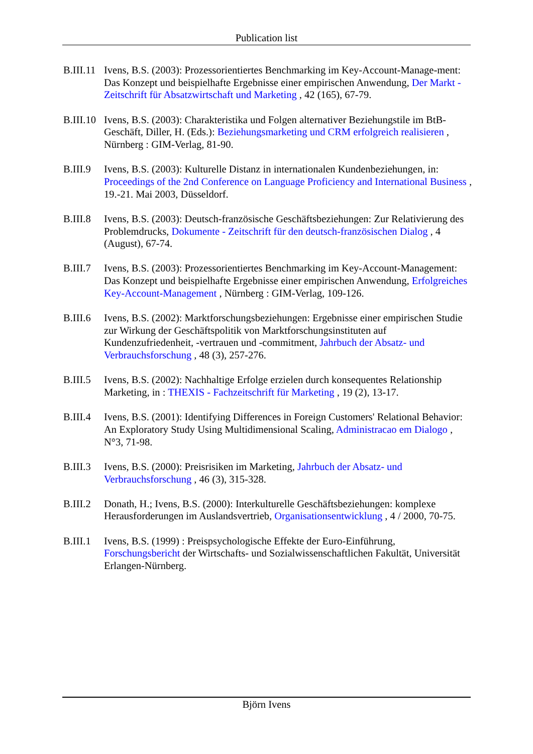Publication list
B.III.11
Ivens, B.S. (2003): Prozessorientiertes Benchmarking im Key-Account-Manage-ment: Das Konzept und beispielhafte Ergebnisse einer empirischen Anwendung, Der Markt - Zeitschrift für Absatzwirtschaft und Marketing , 42 (165), 67-79.
B.III.10
Ivens, B.S. (2003): Charakteristika und Folgen alternativer Beziehungstile im BtB-Geschäft, Diller, H. (Eds.): Beziehungsmarketing und CRM erfolgreich realisieren , Nürnberg : GIM-Verlag, 81-90.
B.III.9
Ivens, B.S. (2003): Kulturelle Distanz in internationalen Kundenbeziehungen, in: Proceedings of the 2nd Conference on Language Proficiency and International Business , 19.-21. Mai 2003, Düsseldorf.
B.III.8
Ivens, B.S. (2003): Deutsch-französische Geschäftsbeziehungen: Zur Relativierung des Problemdrucks, Dokumente - Zeitschrift für den deutsch-französischen Dialog , 4 (August), 67-74.
B.III.7
Ivens, B.S. (2003): Prozessorientiertes Benchmarking im Key-Account-Management: Das Konzept und beispielhafte Ergebnisse einer empirischen Anwendung, Erfolgreiches Key-Account-Management , Nürnberg : GIM-Verlag, 109-126.
B.III.6
Ivens, B.S. (2002): Marktforschungsbeziehungen: Ergebnisse einer empirischen Studie zur Wirkung der Geschäftspolitik von Marktforschungsinstituten auf Kundenzufriedenheit, -vertrauen und -commitment, Jahrbuch der Absatz- und Verbrauchsforschung , 48 (3), 257-276.
B.III.5
Ivens, B.S. (2002): Nachhaltige Erfolge erzielen durch konsequentes Relationship Marketing, in : THEXIS - Fachzeitschrift für Marketing , 19 (2), 13-17.
B.III.4
Ivens, B.S. (2001): Identifying Differences in Foreign Customers' Relational Behavior: An Exploratory Study Using Multidimensional Scaling, Administracao em Dialogo , N°3, 71-98.
B.III.3
Ivens, B.S. (2000): Preisrisiken im Marketing, Jahrbuch der Absatz- und Verbrauchsforschung , 46 (3), 315-328.
B.III.2
Donath, H.; Ivens, B.S. (2000): Interkulturelle Geschäftsbeziehungen: komplexe Herausforderungen im Auslandsvertrieb, Organisationsentwicklung , 4 / 2000, 70-75.
B.III.1
Ivens, B.S. (1999) : Preispsychologische Effekte der Euro-Einführung, Forschungsbericht der Wirtschafts- und Sozialwissenschaftlichen Fakultät, Universität Erlangen-Nürnberg.
Björn Ivens